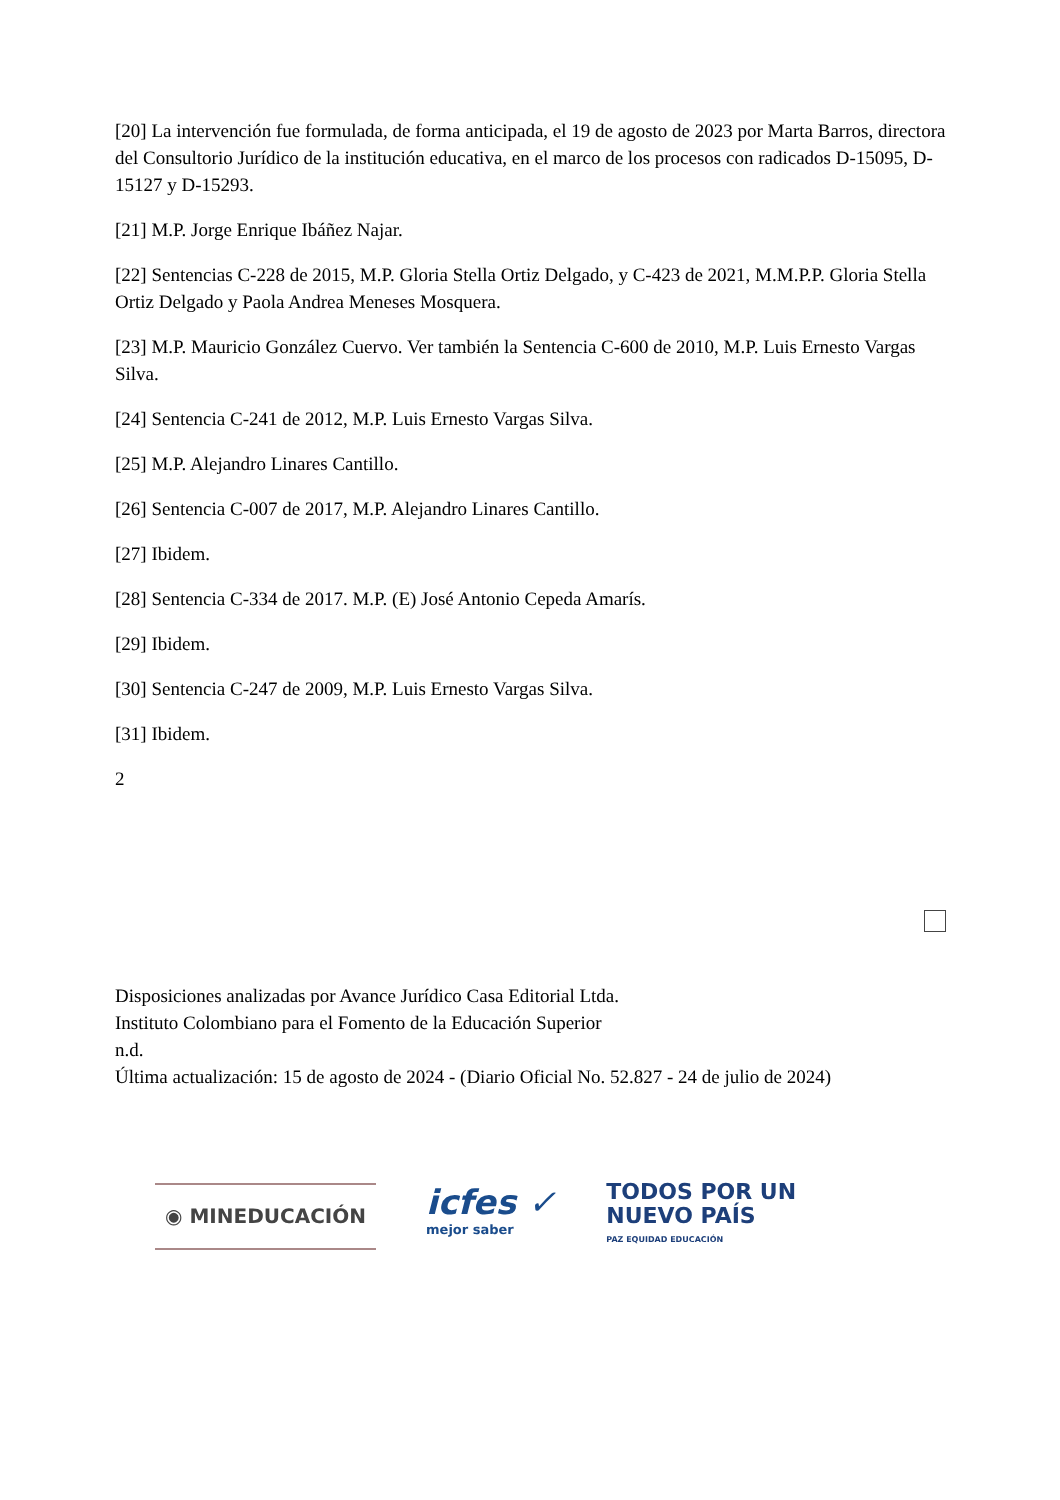[20] La intervención fue formulada, de forma anticipada, el 19 de agosto de 2023 por Marta Barros, directora del Consultorio Jurídico de la institución educativa, en el marco de los procesos con radicados D-15095, D-15127 y D-15293.
[21] M.P. Jorge Enrique Ibáñez Najar.
[22] Sentencias C-228 de 2015, M.P. Gloria Stella Ortiz Delgado, y C-423 de 2021, M.M.P.P. Gloria Stella Ortiz Delgado y Paola Andrea Meneses Mosquera.
[23] M.P. Mauricio González Cuervo. Ver también la Sentencia C-600 de 2010, M.P. Luis Ernesto Vargas Silva.
[24] Sentencia C-241 de 2012, M.P. Luis Ernesto Vargas Silva.
[25] M.P. Alejandro Linares Cantillo.
[26] Sentencia C-007 de 2017, M.P. Alejandro Linares Cantillo.
[27] Ibidem.
[28] Sentencia C-334 de 2017. M.P. (E) José Antonio Cepeda Amarís.
[29] Ibidem.
[30] Sentencia C-247 de 2009, M.P. Luis Ernesto Vargas Silva.
[31] Ibidem.
2
Disposiciones analizadas por Avance Jurídico Casa Editorial Ltda.
Instituto Colombiano para el Fomento de la Educación Superior
n.d.
Última actualización: 15 de agosto de 2024 - (Diario Oficial No. 52.827 - 24 de julio de 2024)
◉ MINEDUCACIÓN
icfes ✓
mejor saber
TODOS POR UN
NUEVO PAÍS
PAZ EQUIDAD EDUCACIÓN